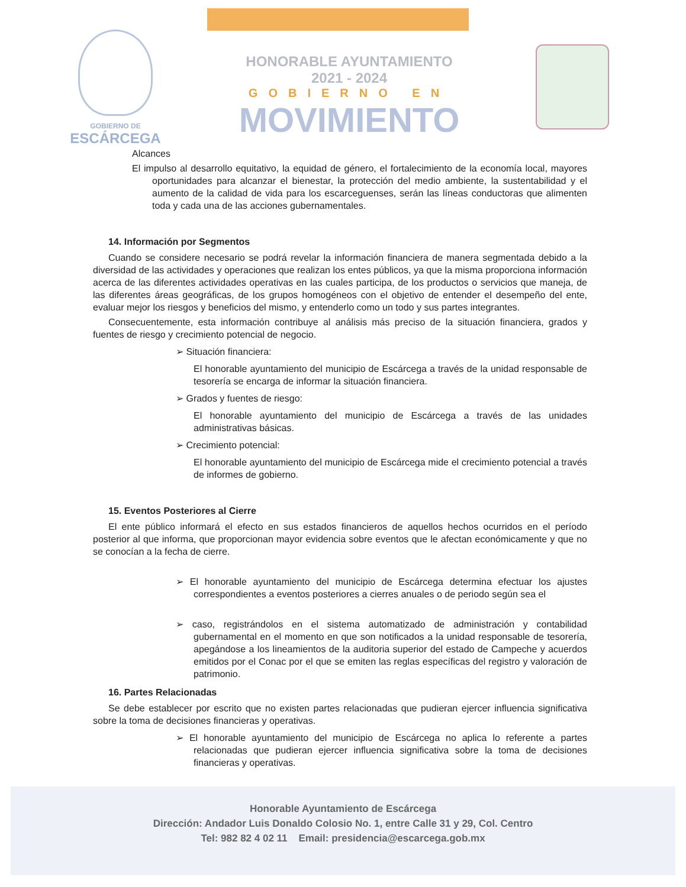GOBIERNO DE
ESCÁRCEGA
HONORABLE AYUNTAMIENTO
2021 - 2024
GOBIERNO EN
MOVIMIENTO
Alcances
El impulso al desarrollo equitativo, la equidad de género, el fortalecimiento de la economía local, mayores oportunidades para alcanzar el bienestar, la protección del medio ambiente, la sustentabilidad y el aumento de la calidad de vida para los escarceguenses, serán las líneas conductoras que alimenten toda y cada una de las acciones gubernamentales.
14. Información por Segmentos
Cuando se considere necesario se podrá revelar la información financiera de manera segmentada debido a la diversidad de las actividades y operaciones que realizan los entes públicos, ya que la misma proporciona información acerca de las diferentes actividades operativas en las cuales participa, de los productos o servicios que maneja, de las diferentes áreas geográficas, de los grupos homogéneos con el objetivo de entender el desempeño del ente, evaluar mejor los riesgos y beneficios del mismo, y entenderlo como un todo y sus partes integrantes.
Consecuentemente, esta información contribuye al análisis más preciso de la situación financiera, grados y fuentes de riesgo y crecimiento potencial de negocio.
➢ Situación financiera:
El honorable ayuntamiento del municipio de Escárcega a través de la unidad responsable de tesorería se encarga de informar la situación financiera.
➢ Grados y fuentes de riesgo:
El honorable ayuntamiento del municipio de Escárcega a través de las unidades administrativas básicas.
➢ Crecimiento potencial:
El honorable ayuntamiento del municipio de Escárcega mide el crecimiento potencial a través de informes de gobierno.
15. Eventos Posteriores al Cierre
El ente público informará el efecto en sus estados financieros de aquellos hechos ocurridos en el período posterior al que informa, que proporcionan mayor evidencia sobre eventos que le afectan económicamente y que no se conocían a la fecha de cierre.
➢ El honorable ayuntamiento del municipio de Escárcega determina efectuar los ajustes correspondientes a eventos posteriores a cierres anuales o de periodo según sea el
➢ caso, registrándolos en el sistema automatizado de administración y contabilidad gubernamental en el momento en que son notificados a la unidad responsable de tesorería, apegándose a los lineamientos de la auditoria superior del estado de Campeche y acuerdos emitidos por el Conac por el que se emiten las reglas específicas del registro y valoración de patrimonio.
16. Partes Relacionadas
Se debe establecer por escrito que no existen partes relacionadas que pudieran ejercer influencia significativa sobre la toma de decisiones financieras y operativas.
➢ El honorable ayuntamiento del municipio de Escárcega no aplica lo referente a partes relacionadas que pudieran ejercer influencia significativa sobre la toma de decisiones financieras y operativas.
Honorable Ayuntamiento de Escárcega
Dirección: Andador Luis Donaldo Colosio No. 1, entre Calle 31 y 29, Col. Centro
Tel: 982 82 4 02 11 Email: presidencia@escarcega.gob.mx